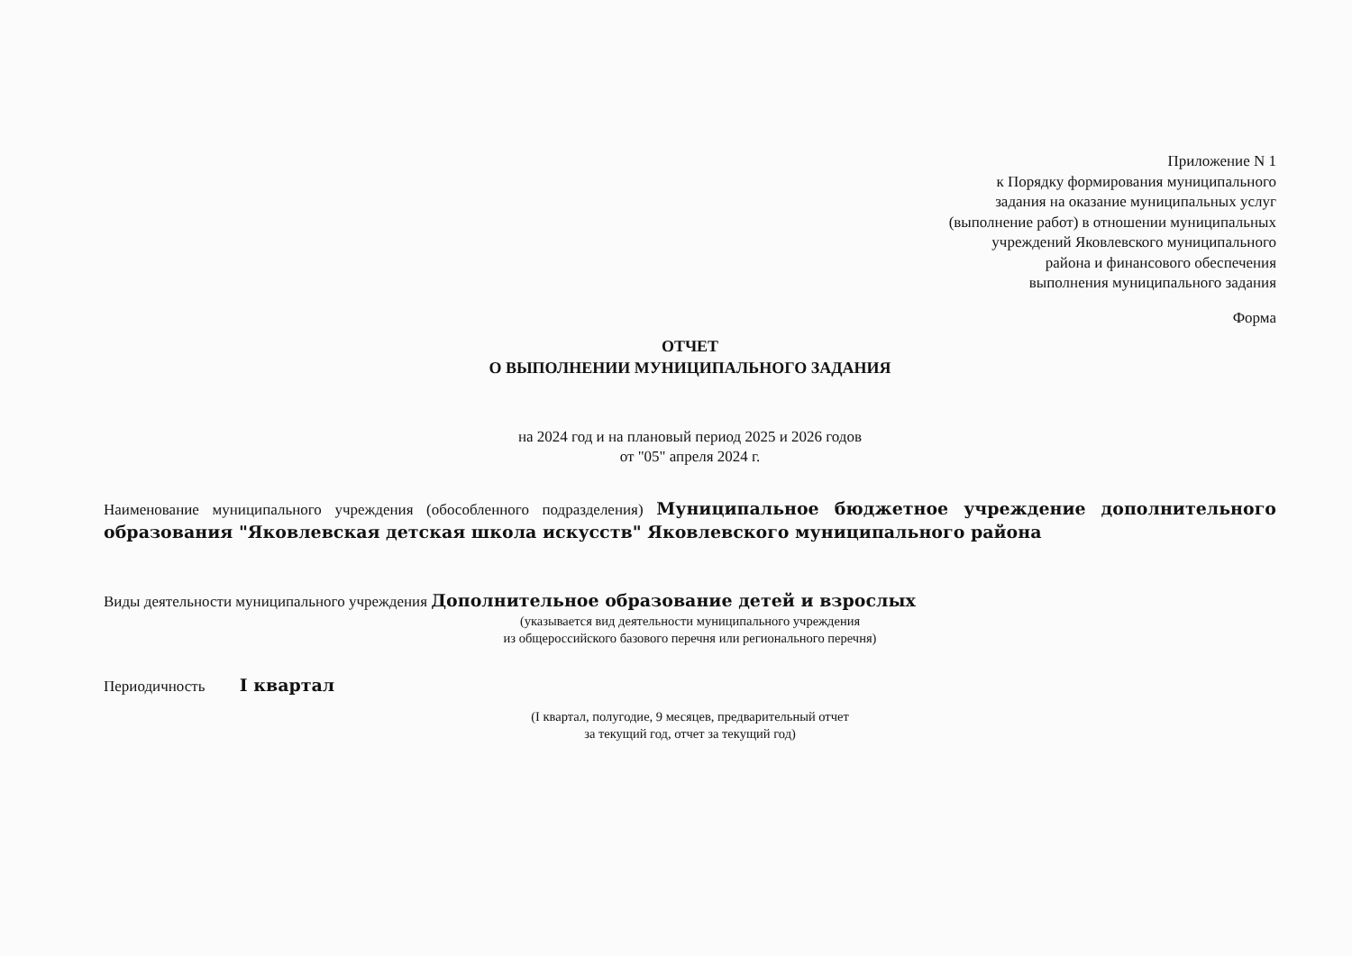Приложение N 1
к Порядку формирования муниципального
задания на оказание муниципальных услуг
(выполнение работ) в отношении муниципальных
учреждений Яковлевского муниципального
района и финансового обеспечения
выполнения муниципального задания
Форма
ОТЧЕТ
О ВЫПОЛНЕНИИ МУНИЦИПАЛЬНОГО ЗАДАНИЯ
на 2024 год и на плановый период 2025 и 2026 годов
от "05" апреля 2024 г.
Наименование муниципального учреждения (обособленного подразделения) Муниципальное бюджетное учреждение дополнительного образования "Яковлевская детская школа искусств" Яковлевского муниципального района
Виды деятельности муниципального учреждения Дополнительное образование детей и взрослых
(указывается вид деятельности муниципального учреждения
из общероссийского базового перечня или регионального перечня)
Периодичность I квартал
(I квартал, полугодие, 9 месяцев, предварительный отчет
за текущий год, отчет за текущий год)